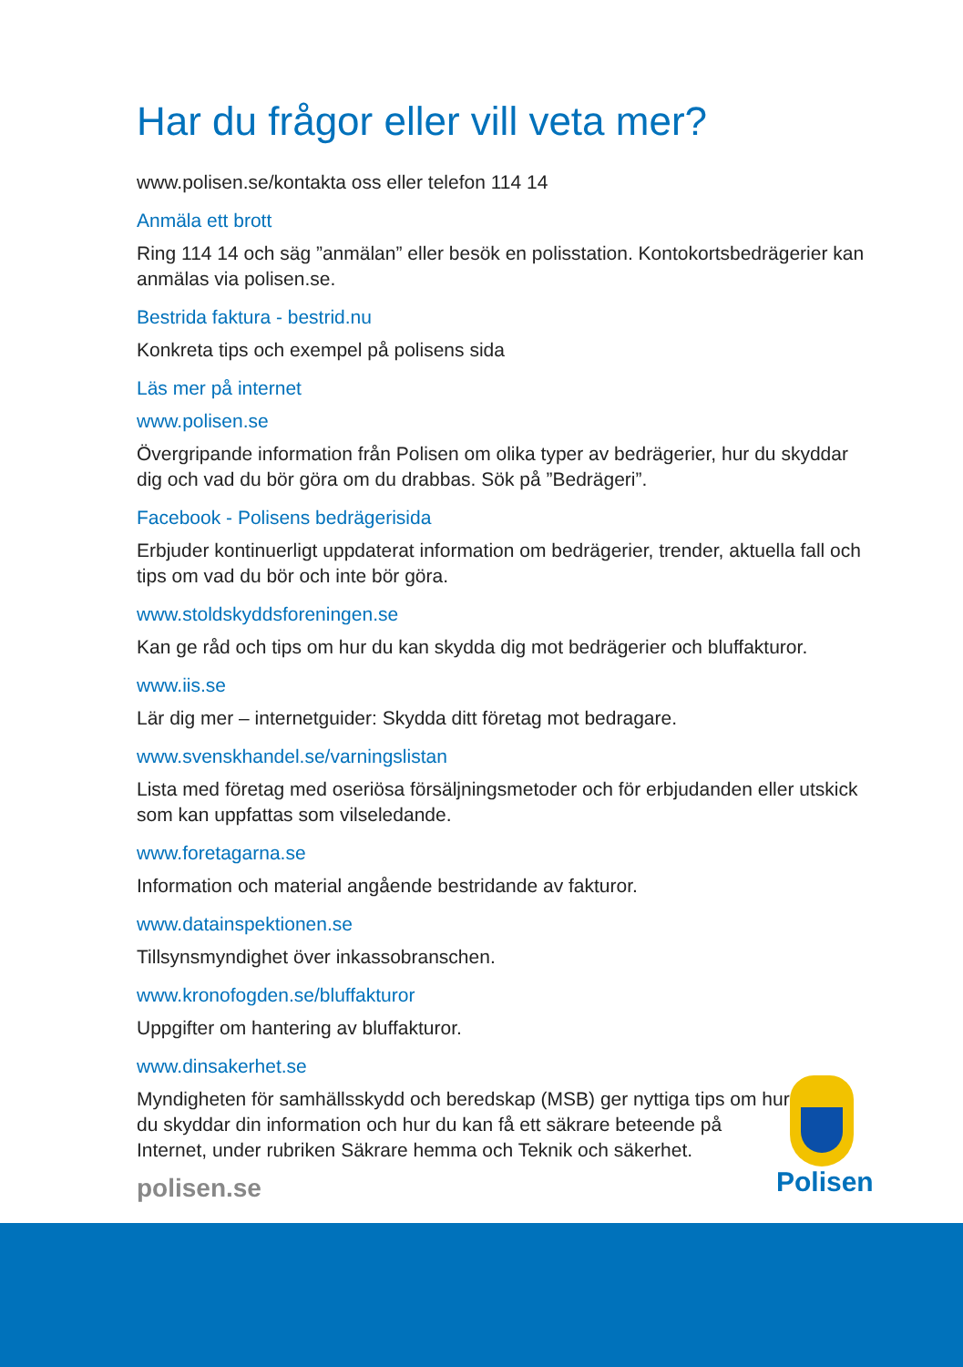Har du frågor eller vill veta mer?
www.polisen.se/kontakta oss eller telefon 114 14
Anmäla ett brott
Ring 114 14 och säg ”anmälan” eller besök en polisstation. Kontokortsbedrägerier kan anmälas via polisen.se.
Bestrida faktura - bestrid.nu
Konkreta tips och exempel på polisens sida
Läs mer på internet
www.polisen.se
Övergripande information från Polisen om olika typer av bedrägerier, hur du skyddar dig och vad du bör göra om du drabbas. Sök på ”Bedrägeri”.
Facebook - Polisens bedrägerisida
Erbjuder kontinuerligt uppdaterat information om bedrägerier, trender, aktuella fall och tips om vad du bör och inte bör göra.
www.stoldskyddsforeningen.se
Kan ge råd och tips om hur du kan skydda dig mot bedrägerier och bluffakturor.
www.iis.se
Lär dig mer – internetguider: Skydda ditt företag mot bedragare.
www.svenskhandel.se/varningslistan
Lista med företag med oseriösa försäljningsmetoder och för erbjudanden eller utskick som kan uppfattas som vilseledande.
www.foretagarna.se
Information och material angående bestridande av fakturor.
www.datainspektionen.se
Tillsynsmyndighet över inkassobranschen.
www.kronofogden.se/bluffakturor
Uppgifter om hantering av bluffakturor.
www.dinsakerhet.se
Myndigheten för samhällsskydd och beredskap (MSB) ger nyttiga tips om hur du skyddar din information och hur du kan få ett säkrare beteende på Internet, under rubriken Säkrare hemma och Teknik och säkerhet.
polisen.se
Polisen